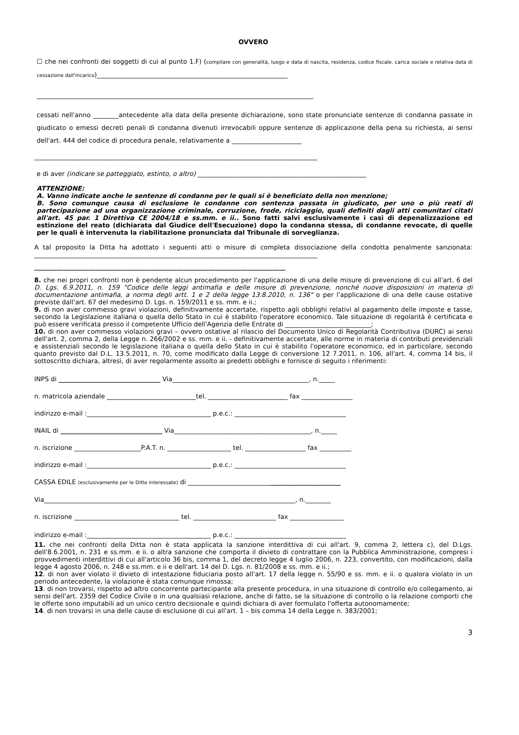OVVERO
☐ che nei confronti dei soggetti di cui al punto 1.F) (compilare con generalità, luogo e data di nascita, residenza, codice fiscale. carica sociale e relativa data di cessazione dall'incarico)____________________________________________________________
_______________________________________________________________________________________
cessati nell'anno ________antecedente alla data della presente dichiarazione, sono state pronunciate sentenze di condanna passate in giudicato o emessi decreti penali di condanna divenuti irrevocabili oppure sentenze di applicazione della pena su richiesta, ai sensi dell'art. 444 del codice di procedura penale, relativamente a ______________________
_________________________________________________________________________________________
e di aver (indicare se patteggiato, estinto, o altro) _____________________________________________________
ATTENZIONE:
A. Vanno indicate anche le sentenze di condanne per le quali si è beneficiato della non menzione;
B. Sono comunque causa di esclusione le condanne con sentenza passata in giudicato, per uno o più reati di partecipazione ad una organizzazione criminale, corruzione, frode, riciclaggio, quali definiti dagli atti comunitari citati all'art. 45 par. 1 Direttiva CE 2004/18 e ss.mm. e ii.. Sono fatti salvi esclusivamente i casi di depenalizzazione ed estinzione del reato (dichiarata dal Giudice dell'Esecuzione) dopo la condanna stessa, di condanne revocate, di quelle per le quali è intervenuta la riabilitazione pronunciata dal Tribunale di sorveglianza.
A tal proposito la Ditta ha adottato i seguenti atti o misure di completa dissociazione della condotta penalmente sanzionata: _________________________________________________________________________________________
_______________________________________________________________________________
8. che nei propri confronti non è pendente alcun procedimento per l'applicazione di una delle misure di prevenzione di cui all'art. 6 del D. Lgs. 6.9.2011, n. 159 "Codice delle leggi antimafia e delle misure di prevenzione, nonché nuove disposizioni in materia di documentazione antimafia, a norma degli artt. 1 e 2 della legge 13.8.2010, n. 136" o per l'applicazione di una delle cause ostative previste dall'art. 67 del medesimo D. Lgs. n. 159/2011 e ss. mm. e ii.;
9. di non aver commesso gravi violazioni, definitivamente accertate, rispetto agli obblighi relativi al pagamento delle imposte e tasse, secondo la Legislazione italiana o quella dello Stato in cui è stabilito l'operatore economico. Tale situazione di regolarità è certificata e può essere verificata presso il competente Ufficio dell'Agenzia delle Entrate di ___________________________;
10. di non aver commesso violazioni gravi – ovvero ostative al rilascio del Documento Unico di Regolarità Contributiva (DURC) ai sensi dell'art. 2, comma 2, della Legge n. 266/2002 e ss. mm. e ii. - definitivamente accertate, alle norme in materia di contributi previdenziali e assistenziali secondo le legislazione italiana o quella dello Stato in cui è stabilito l'operatore economico, ed in particolare, secondo quanto previsto dal D.L. 13.5.2011, n. 70, come modificato dalla Legge di conversione 12 7.2011, n. 106, all'art. 4, comma 14 bis, il sottoscritto dichiara, altresì, di aver regolarmente assolto ai predetti obblighi e fornisce di seguito i riferimenti:
INPS di ________________________________ Via___________________________________________, n._____
n. matricola aziendale ____________________________tel. _________________________ fax ________________
indirizzo e-mail :_______________________________________ p.e.c.: ___________________________________
INAIL di ________________________________ Via___________________________________________, n._____
n. iscrizione _____________________P.A.T. n. ____________________ tel. ___________________ fax __________
indirizzo e-mail :_______________________________________ p.e.c.: ___________________________________
CASSA EDILE (esclusivamente per le Ditte interessate) di ________________________________________________
Via_______________________________________________________________________________, n.________
n. iscrizione _________________________________ tel. __________________________ fax _________________
indirizzo e-mail :_______________________________________ p.e.c.: ___________________________________
11. che nei confronti della Ditta non è stata applicata la sanzione interdittiva di cui all'art. 9, comma 2, lettera c), del D.Lgs. dell'8.6.2001, n. 231 e ss.mm. e ii. o altra sanzione che comporta il divieto di contrattare con la Pubblica Amministrazione, compresi i provvedimenti interdittivi di cui all'articolo 36 bis, comma 1, del decreto legge 4 luglio 2006, n. 223, convertito, con modificazioni, dalla legge 4 agosto 2006, n. 248 e ss.mm. e ii e dell'art. 14 del D. Lgs. n. 81/2008 e ss. mm. e ii.;
12. di non aver violato il divieto di intestazione fiduciaria posto all'art. 17 della legge n. 55/90 e ss. mm. e ii. o qualora violato in un periodo antecedente, la violazione è stata comunque rimossa;
13. di non trovarsi, rispetto ad altro concorrente partecipante alla presente procedura, in una situazione di controllo e/o collegamento, ai sensi dell'art. 2359 del Codice Civile o in una qualsiasi relazione, anche di fatto, se la situazione di controllo o la relazione comporti che le offerte sono imputabili ad un unico centro decisionale e quindi dichiara di aver formulato l'offerta autonomamente;
14. di non trovarsi in una delle cause di esclusione di cui all'art. 1 – bis comma 14 della Legge n. 383/2001;
3